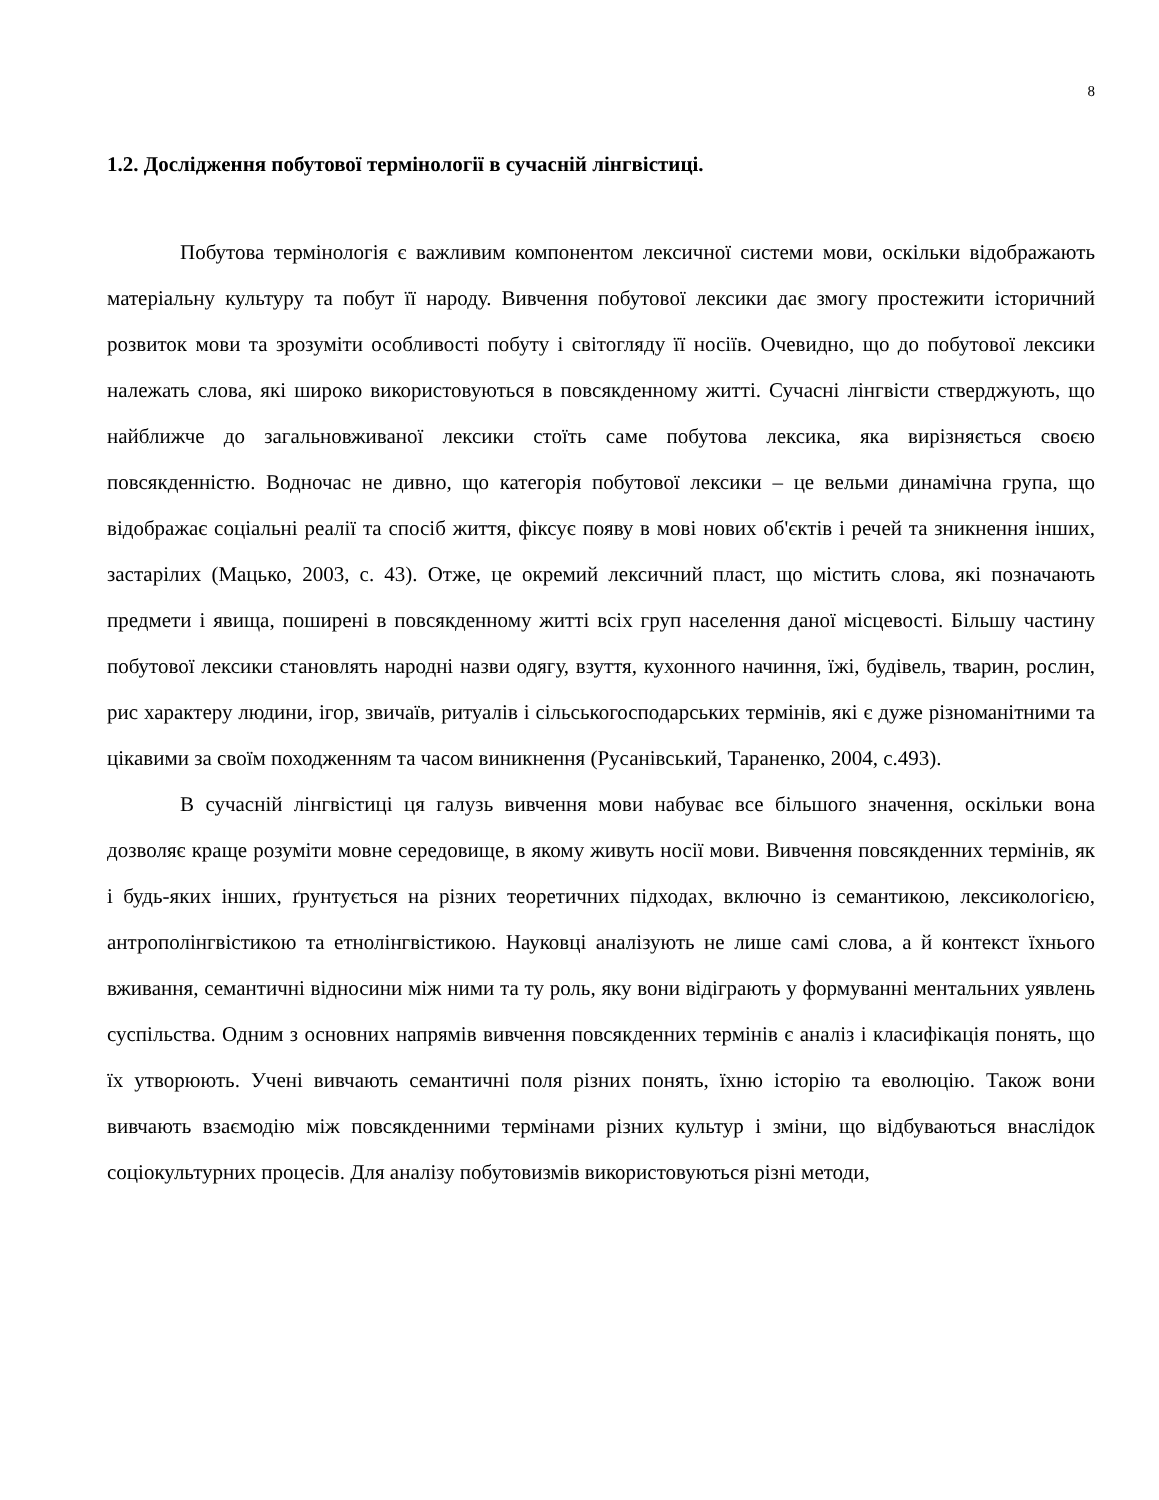8
1.2. Дослідження побутової термінології в сучасній лінгвістиці.
Побутова термінологія є важливим компонентом лексичної системи мови, оскільки відображають матеріальну культуру та побут її народу. Вивчення побутової лексики дає змогу простежити історичний розвиток мови та зрозуміти особливості побуту і світогляду її носіїв. Очевидно, що до побутової лексики належать слова, які широко використовуються в повсякденному житті. Сучасні лінгвісти стверджують, що найближче до загальновживаної лексики стоїть саме побутова лексика, яка вирізняється своєю повсякденністю. Водночас не дивно, що категорія побутової лексики – це вельми динамічна група, що відображає соціальні реалії та спосіб життя, фіксує появу в мові нових об'єктів і речей та зникнення інших, застарілих (Мацько, 2003, с. 43). Отже, це окремий лексичний пласт, що містить слова, які позначають предмети і явища, поширені в повсякденному житті всіх груп населення даної місцевості. Більшу частину побутової лексики становлять народні назви одягу, взуття, кухонного начиння, їжі, будівель, тварин, рослин, рис характеру людини, ігор, звичаїв, ритуалів і сільськогосподарських термінів, які є дуже різноманітними та цікавими за своїм походженням та часом виникнення (Русанівський, Тараненко, 2004, с.493).
В сучасній лінгвістиці ця галузь вивчення мови набуває все більшого значення, оскільки вона дозволяє краще розуміти мовне середовище, в якому живуть носії мови. Вивчення повсякденних термінів, як і будь-яких інших, ґрунтується на різних теоретичних підходах, включно із семантикою, лексикологією, антрополінгвістикою та етнолінгвістикою. Науковці аналізують не лише самі слова, а й контекст їхнього вживання, семантичні відносини між ними та ту роль, яку вони відіграють у формуванні ментальних уявлень суспільства. Одним з основних напрямів вивчення повсякденних термінів є аналіз і класифікація понять, що їх утворюють. Учені вивчають семантичні поля різних понять, їхню історію та еволюцію. Також вони вивчають взаємодію між повсякденними термінами різних культур і зміни, що відбуваються внаслідок соціокультурних процесів. Для аналізу побутовизмів використовуються різні методи,